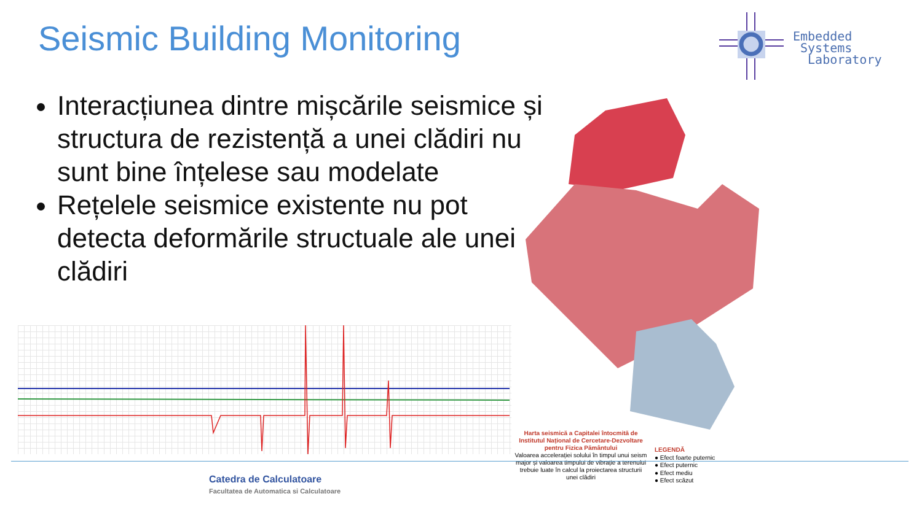Seismic Building Monitoring
Embedded
Systems
Laboratory
Interacțiunea dintre mișcările seismice și structura de rezistență a unei clădiri nu sunt bine înțelese sau modelate
Rețelele seismice existente nu pot detecta deformările structuale ale unei clădiri
Harta seismică a Capitalei întocmită de Institutul Național de Cercetare-Dezvoltare pentru Fizica Pământului
Valoarea accelerației solului în timpul unui seism major și valoarea timpului de vibrație a terenului trebuie luate în calcul la proiectarea structurii unei clădiri
LEGENDĂ
● Efect foarte puternic
● Efect puternic
● Efect mediu
● Efect scăzut
Catedra de Calculatoare
Facultatea de Automatica si Calculatoare